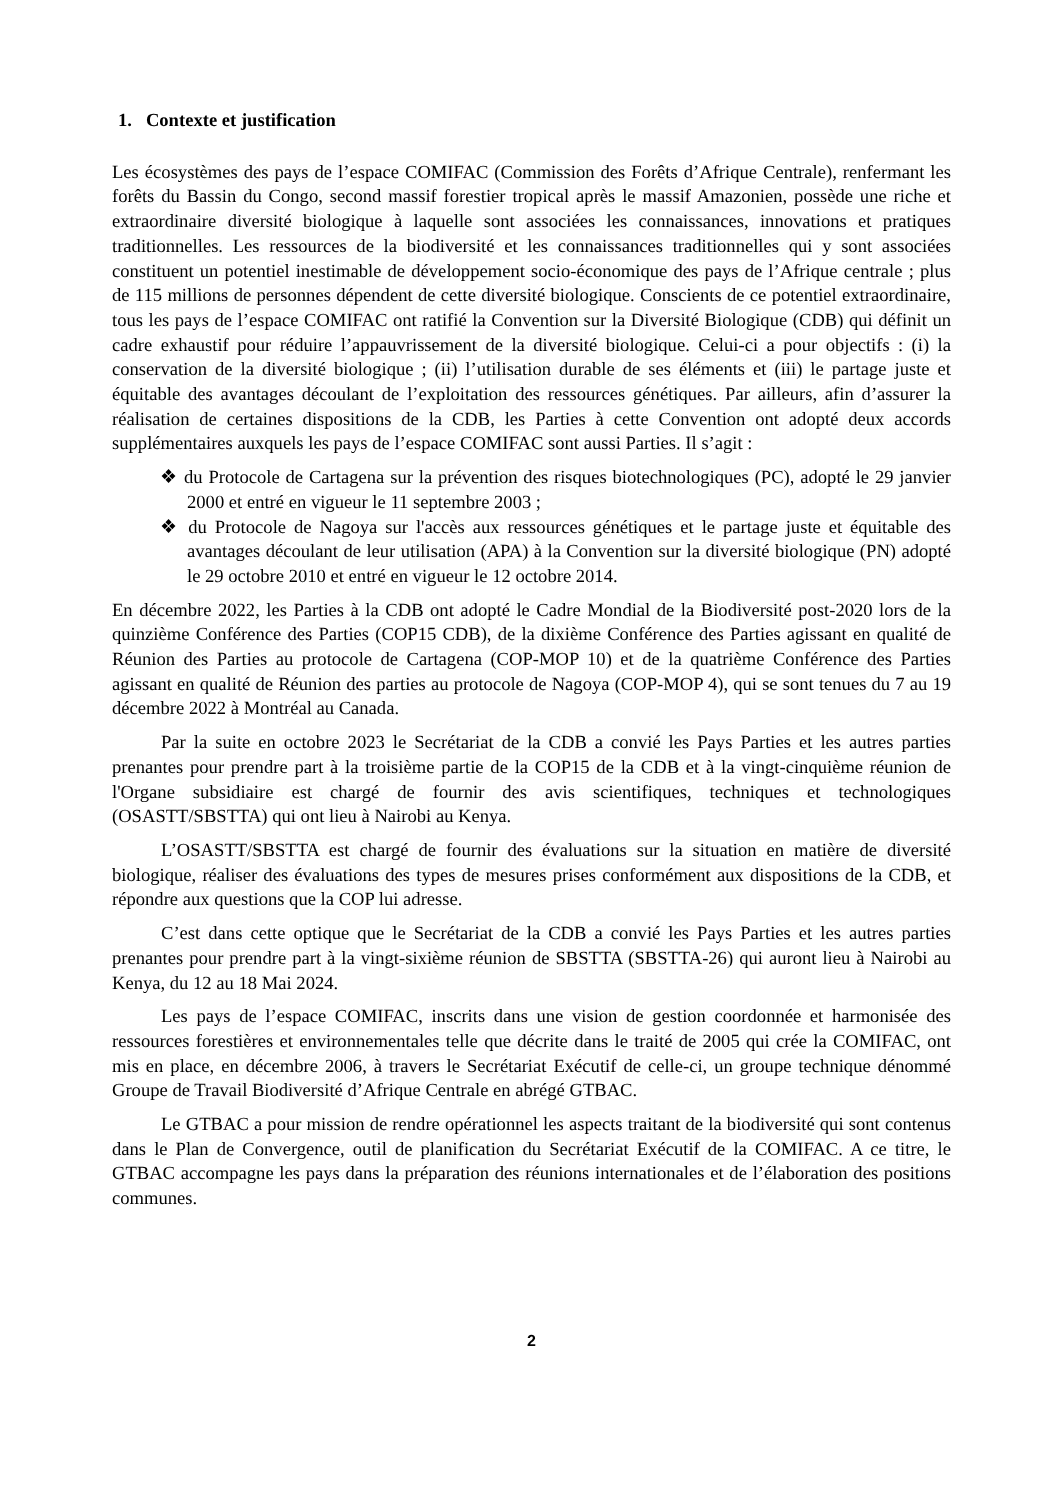1. Contexte et justification
Les écosystèmes des pays de l’espace COMIFAC (Commission des Forêts d’Afrique Centrale), renfermant les forêts du Bassin du Congo, second massif forestier tropical après le massif Amazonien, possède une riche et extraordinaire diversité biologique à laquelle sont associées les connaissances, innovations et pratiques traditionnelles. Les ressources de la biodiversité et les connaissances traditionnelles qui y sont associées constituent un potentiel inestimable de développement socio-économique des pays de l’Afrique centrale ; plus de 115 millions de personnes dépendent de cette diversité biologique. Conscients de ce potentiel extraordinaire, tous les pays de l’espace COMIFAC ont ratifié la Convention sur la Diversité Biologique (CDB) qui définit un cadre exhaustif pour réduire l’appauvrissement de la diversité biologique. Celui-ci a pour objectifs : (i) la conservation de la diversité biologique ; (ii) l’utilisation durable de ses éléments et (iii) le partage juste et équitable des avantages découlant de l’exploitation des ressources génétiques. Par ailleurs, afin d’assurer la réalisation de certaines dispositions de la CDB, les Parties à cette Convention ont adopté deux accords supplémentaires auxquels les pays de l’espace COMIFAC sont aussi Parties. Il s’agit :
❖ du Protocole de Cartagena sur la prévention des risques biotechnologiques (PC), adopté le 29 janvier 2000 et entré en vigueur le 11 septembre 2003 ;
❖ du Protocole de Nagoya sur l'accès aux ressources génétiques et le partage juste et équitable des avantages découlant de leur utilisation (APA) à la Convention sur la diversité biologique (PN) adopté le 29 octobre 2010 et entré en vigueur le 12 octobre 2014.
En décembre 2022, les Parties à la CDB ont adopté le Cadre Mondial de la Biodiversité post-2020 lors de la quinzième Conférence des Parties (COP15 CDB), de la dixième Conférence des Parties agissant en qualité de Réunion des Parties au protocole de Cartagena (COP-MOP 10) et de la quatrième Conférence des Parties agissant en qualité de Réunion des parties au protocole de Nagoya (COP-MOP 4), qui se sont tenues du 7 au 19 décembre 2022 à Montréal au Canada.
Par la suite en octobre 2023 le Secrétariat de la CDB a convié les Pays Parties et les autres parties prenantes pour prendre part à la troisième partie de la COP15 de la CDB et à la vingt-cinquième réunion de l'Organe subsidiaire est chargé de fournir des avis scientifiques, techniques et technologiques (OSASTT/SBSTTA) qui ont lieu à Nairobi au Kenya.
L’OSASTT/SBSTTA est chargé de fournir des évaluations sur la situation en matière de diversité biologique, réaliser des évaluations des types de mesures prises conformément aux dispositions de la CDB, et répondre aux questions que la COP lui adresse.
C’est dans cette optique que le Secrétariat de la CDB a convié les Pays Parties et les autres parties prenantes pour prendre part à la vingt-sixième réunion de SBSTTA (SBSTTA-26) qui auront lieu à Nairobi au Kenya, du 12 au 18 Mai 2024.
Les pays de l’espace COMIFAC, inscrits dans une vision de gestion coordonnée et harmonisée des ressources forestières et environnementales telle que décrite dans le traité de 2005 qui crée la COMIFAC, ont mis en place, en décembre 2006, à travers le Secrétariat Exécutif de celle-ci, un groupe technique dénommé Groupe de Travail Biodiversité d’Afrique Centrale en abrégé GTBAC.
Le GTBAC a pour mission de rendre opérationnel les aspects traitant de la biodiversité qui sont contenus dans le Plan de Convergence, outil de planification du Secrétariat Exécutif de la COMIFAC. A ce titre, le GTBAC accompagne les pays dans la préparation des réunions internationales et de l’élaboration des positions communes.
2